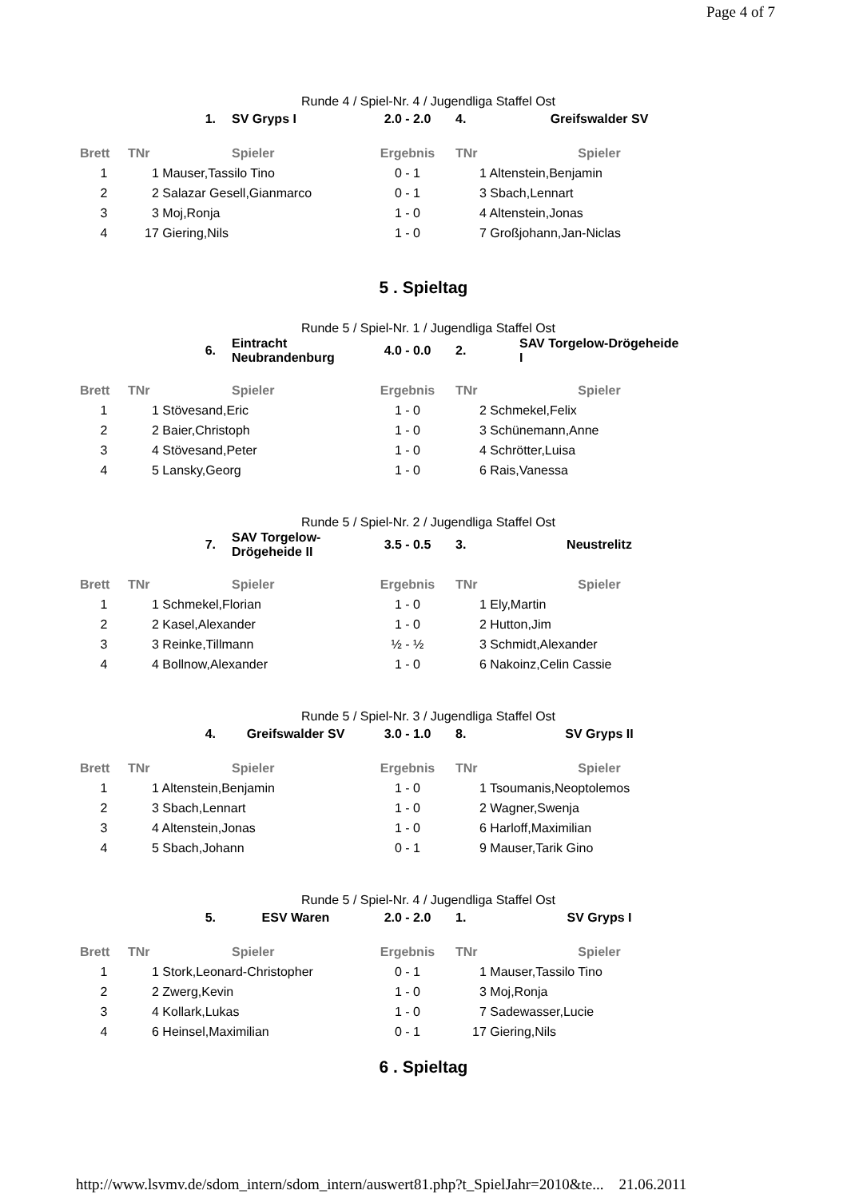Page 4 of 7
Runde 4 / Spiel-Nr. 4 / Jugendliga Staffel Ost
| | 1. | SV Gryps I | 2.0 - 2.0 | 4. | Greifswalder SV |
| Brett | TNr | Spieler | Ergebnis | TNr | Spieler |
| 1 | 1 Mauser,Tassilo Tino | | 0 - 1 | 1 Altenstein,Benjamin | |
| 2 | 2 Salazar Gesell,Gianmarco | | 0 - 1 | 3 Sbach,Lennart | |
| 3 | 3 Moj,Ronja | | 1 - 0 | 4 Altenstein,Jonas | |
| 4 | 17 Giering,Nils | | 1 - 0 | 7 Großjohann,Jan-Niclas | |
5 . Spieltag
Runde 5 / Spiel-Nr. 1 / Jugendliga Staffel Ost
| | 6. | Eintracht Neubrandenburg | 4.0 - 0.0 | 2. | SAV Torgelow-Drögeheide I |
| Brett | TNr | Spieler | Ergebnis | TNr | Spieler |
| 1 | 1 Stövesand,Eric | | 1 - 0 | 2 Schmekel,Felix | |
| 2 | 2 Baier,Christoph | | 1 - 0 | 3 Schünemann,Anne | |
| 3 | 4 Stövesand,Peter | | 1 - 0 | 4 Schrötter,Luisa | |
| 4 | 5 Lansky,Georg | | 1 - 0 | 6 Rais,Vanessa | |
Runde 5 / Spiel-Nr. 2 / Jugendliga Staffel Ost
| | 7. | SAV Torgelow-Drögeheide II | 3.5 - 0.5 | 3. | Neustrelitz |
| Brett | TNr | Spieler | Ergebnis | TNr | Spieler |
| 1 | 1 Schmekel,Florian | | 1 - 0 | 1 Ely,Martin | |
| 2 | 2 Kasel,Alexander | | 1 - 0 | 2 Hutton,Jim | |
| 3 | 3 Reinke,Tillmann | | ½ - ½ | 3 Schmidt,Alexander | |
| 4 | 4 Bollnow,Alexander | | 1 - 0 | 6 Nakoinz,Celin Cassie | |
Runde 5 / Spiel-Nr. 3 / Jugendliga Staffel Ost
| | 4. | Greifswalder SV | 3.0 - 1.0 | 8. | SV Gryps II |
| Brett | TNr | Spieler | Ergebnis | TNr | Spieler |
| 1 | 1 Altenstein,Benjamin | | 1 - 0 | 1 Tsoumanis,Neoptolemos | |
| 2 | 3 Sbach,Lennart | | 1 - 0 | 2 Wagner,Swenja | |
| 3 | 4 Altenstein,Jonas | | 1 - 0 | 6 Harloff,Maximilian | |
| 4 | 5 Sbach,Johann | | 0 - 1 | 9 Mauser,Tarik Gino | |
Runde 5 / Spiel-Nr. 4 / Jugendliga Staffel Ost
| | 5. | ESV Waren | 2.0 - 2.0 | 1. | SV Gryps I |
| Brett | TNr | Spieler | Ergebnis | TNr | Spieler |
| 1 | 1 Stork,Leonard-Christopher | | 0 - 1 | 1 Mauser,Tassilo Tino | |
| 2 | 2 Zwerg,Kevin | | 1 - 0 | 3 Moj,Ronja | |
| 3 | 4 Kollark,Lukas | | 1 - 0 | 7 Sadewasser,Lucie | |
| 4 | 6 Heinsel,Maximilian | | 0 - 1 | 17 Giering,Nils | |
6 . Spieltag
http://www.lsvmv.de/sdom_intern/sdom_intern/auswert81.php?t_SpielJahr=2010&te... 21.06.2011